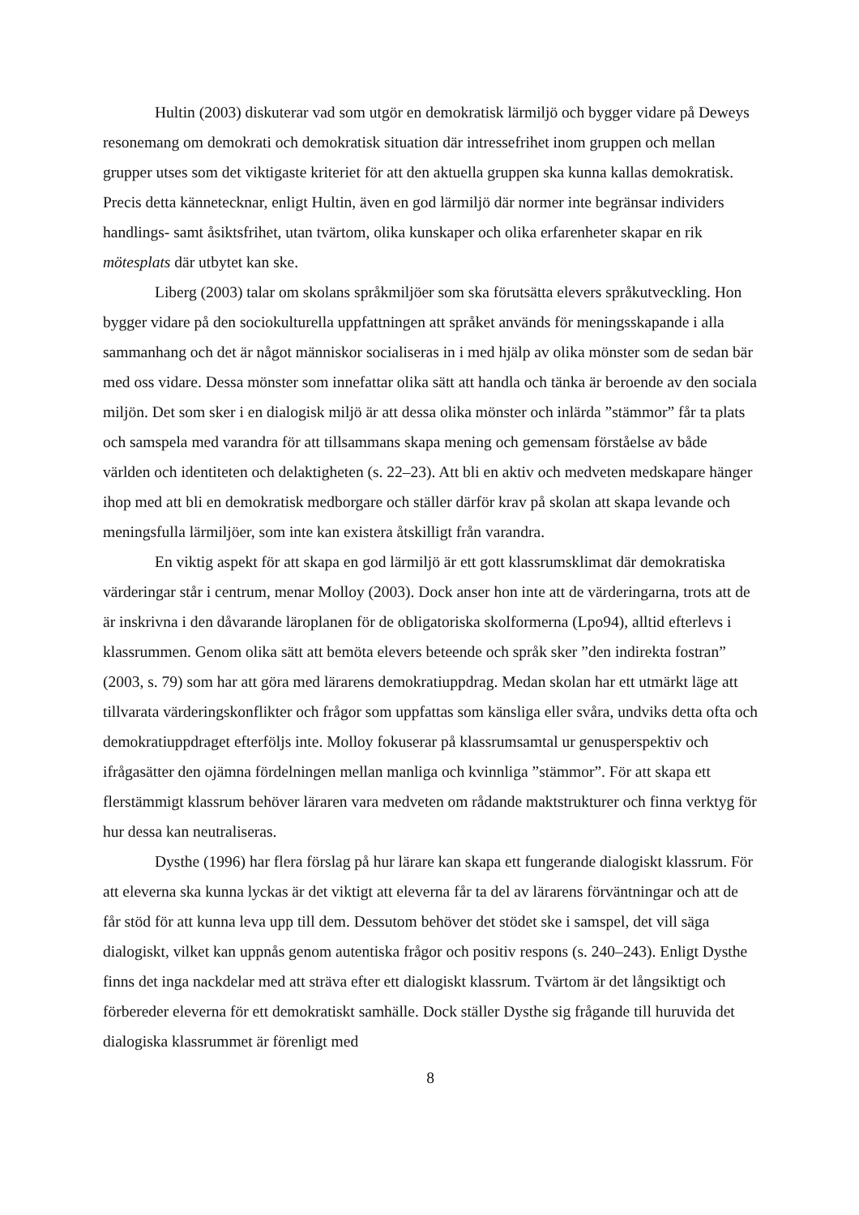Hultin (2003) diskuterar vad som utgör en demokratisk lärmiljö och bygger vidare på Deweys resonemang om demokrati och demokratisk situation där intressefrihet inom gruppen och mellan grupper utses som det viktigaste kriteriet för att den aktuella gruppen ska kunna kallas demokratisk. Precis detta kännetecknar, enligt Hultin, även en god lärmiljö där normer inte begränsar individers handlings- samt åsiktsfrihet, utan tvärtom, olika kunskaper och olika erfarenheter skapar en rik mötesplats där utbytet kan ske.
Liberg (2003) talar om skolans språkmiljöer som ska förutsätta elevers språkutveckling. Hon bygger vidare på den sociokulturella uppfattningen att språket används för meningsskapande i alla sammanhang och det är något människor socialiseras in i med hjälp av olika mönster som de sedan bär med oss vidare. Dessa mönster som innefattar olika sätt att handla och tänka är beroende av den sociala miljön. Det som sker i en dialogisk miljö är att dessa olika mönster och inlärda ”stämmor” får ta plats och samspela med varandra för att tillsammans skapa mening och gemensam förståelse av både världen och identiteten och delaktigheten (s. 22–23). Att bli en aktiv och medveten medskapare hänger ihop med att bli en demokratisk medborgare och ställer därför krav på skolan att skapa levande och meningsfulla lärmiljöer, som inte kan existera åtskilligt från varandra.
En viktig aspekt för att skapa en god lärmiljö är ett gott klassrumsklimat där demokratiska värderingar står i centrum, menar Molloy (2003). Dock anser hon inte att de värderingarna, trots att de är inskrivna i den dåvarande läroplanen för de obligatoriska skolformerna (Lpo94), alltid efterlevs i klassrummen. Genom olika sätt att bemöta elevers beteende och språk sker ”den indirekta fostran” (2003, s. 79) som har att göra med lärarens demokratiuppdrag. Medan skolan har ett utmärkt läge att tillvarata värderingskonflikter och frågor som uppfattas som känsliga eller svåra, undviks detta ofta och demokratiuppdraget efterföljs inte. Molloy fokuserar på klassrumsamtal ur genusperspektiv och ifrågasätter den ojämna fördelningen mellan manliga och kvinnliga ”stämmor”. För att skapa ett flerstämmigt klassrum behöver läraren vara medveten om rådande maktstrukturer och finna verktyg för hur dessa kan neutraliseras.
Dysthe (1996) har flera förslag på hur lärare kan skapa ett fungerande dialogiskt klassrum. För att eleverna ska kunna lyckas är det viktigt att eleverna får ta del av lärarens förväntningar och att de får stöd för att kunna leva upp till dem. Dessutom behöver det stödet ske i samspel, det vill säga dialogiskt, vilket kan uppnås genom autentiska frågor och positiv respons (s. 240–243). Enligt Dysthe finns det inga nackdelar med att sträva efter ett dialogiskt klassrum. Tvärtom är det långsiktigt och förbereder eleverna för ett demokratiskt samhälle. Dock ställer Dysthe sig frågande till huruvida det dialogiska klassrummet är förenligt med
8